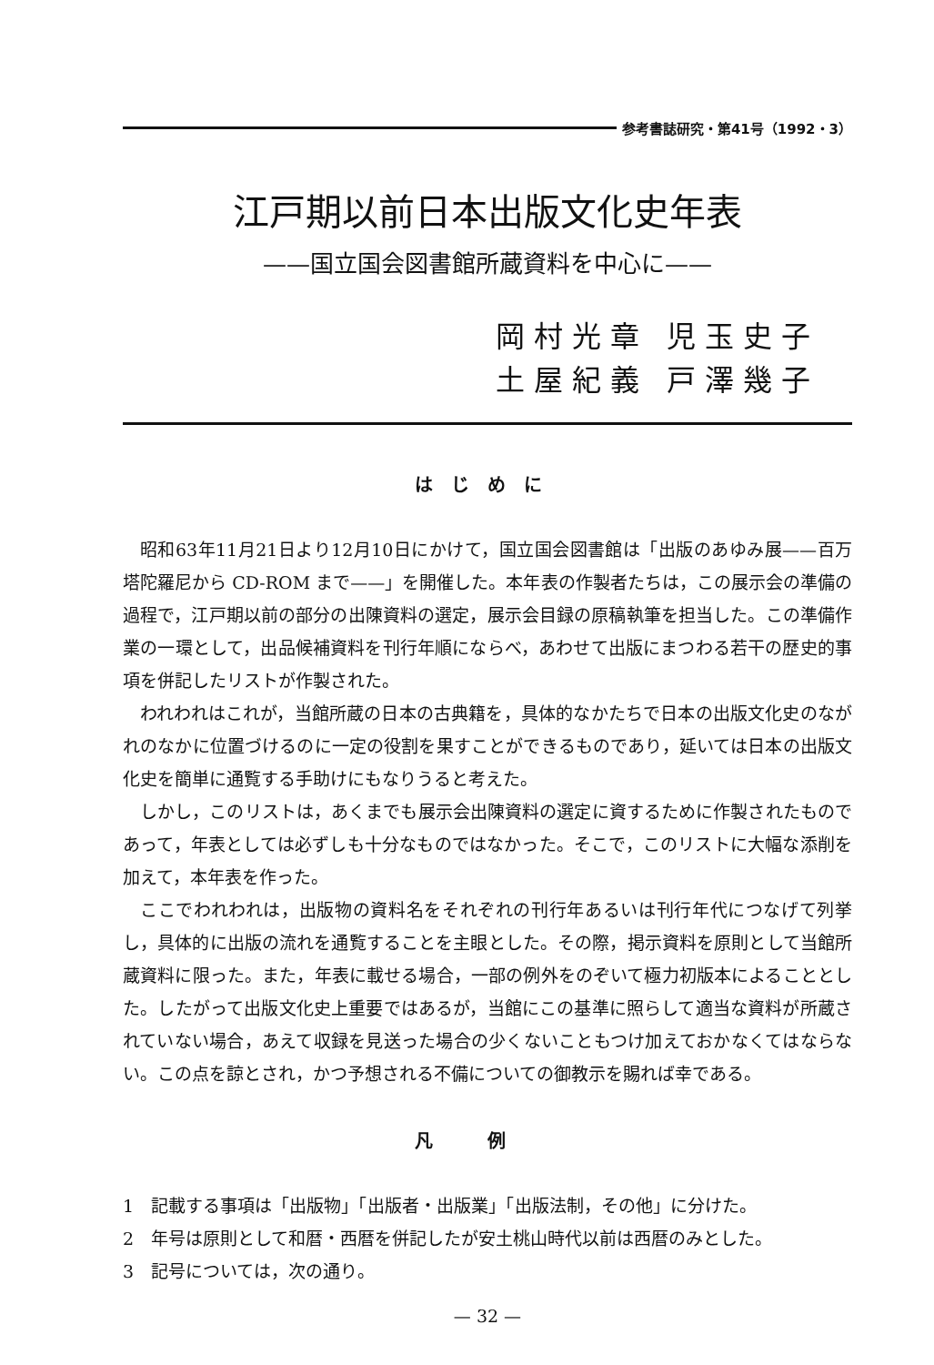参考書誌研究・第41号（1992・3）
江戸期以前日本出版文化史年表
——国立国会図書館所蔵資料を中心に——
岡村光章 児玉史子
土屋紀義 戸澤幾子
はじめに
昭和63年11月21日より12月10日にかけて，国立国会図書館は「出版のあゆみ展——百万塔陀羅尼から CD-ROM まで——」を開催した。本年表の作製者たちは，この展示会の準備の過程で，江戸期以前の部分の出陳資料の選定，展示会目録の原稿執筆を担当した。この準備作業の一環として，出品候補資料を刊行年順にならべ，あわせて出版にまつわる若干の歴史的事項を併記したリストが作製された。
われわれはこれが，当館所蔵の日本の古典籍を，具体的なかたちで日本の出版文化史のながれのなかに位置づけるのに一定の役割を果すことができるものであり，延いては日本の出版文化史を簡単に通覧する手助けにもなりうると考えた。
しかし，このリストは，あくまでも展示会出陳資料の選定に資するために作製されたものであって，年表としては必ずしも十分なものではなかった。そこで，このリストに大幅な添削を加えて，本年表を作った。
ここでわれわれは，出版物の資料名をそれぞれの刊行年あるいは刊行年代につなげて列挙し，具体的に出版の流れを通覧することを主眼とした。その際，掲示資料を原則として当館所蔵資料に限った。また，年表に載せる場合，一部の例外をのぞいて極力初版本によることとした。したがって出版文化史上重要ではあるが，当館にこの基準に照らして適当な資料が所蔵されていない場合，あえて収録を見送った場合の少くないこともつけ加えておかなくてはならない。この点を諒とされ，かつ予想される不備についての御教示を賜れば幸である。
凡例
1　記載する事項は「出版物」「出版者・出版業」「出版法制，その他」に分けた。
2　年号は原則として和暦・西暦を併記したが安土桃山時代以前は西暦のみとした。
3　記号については，次の通り。
— 32 —